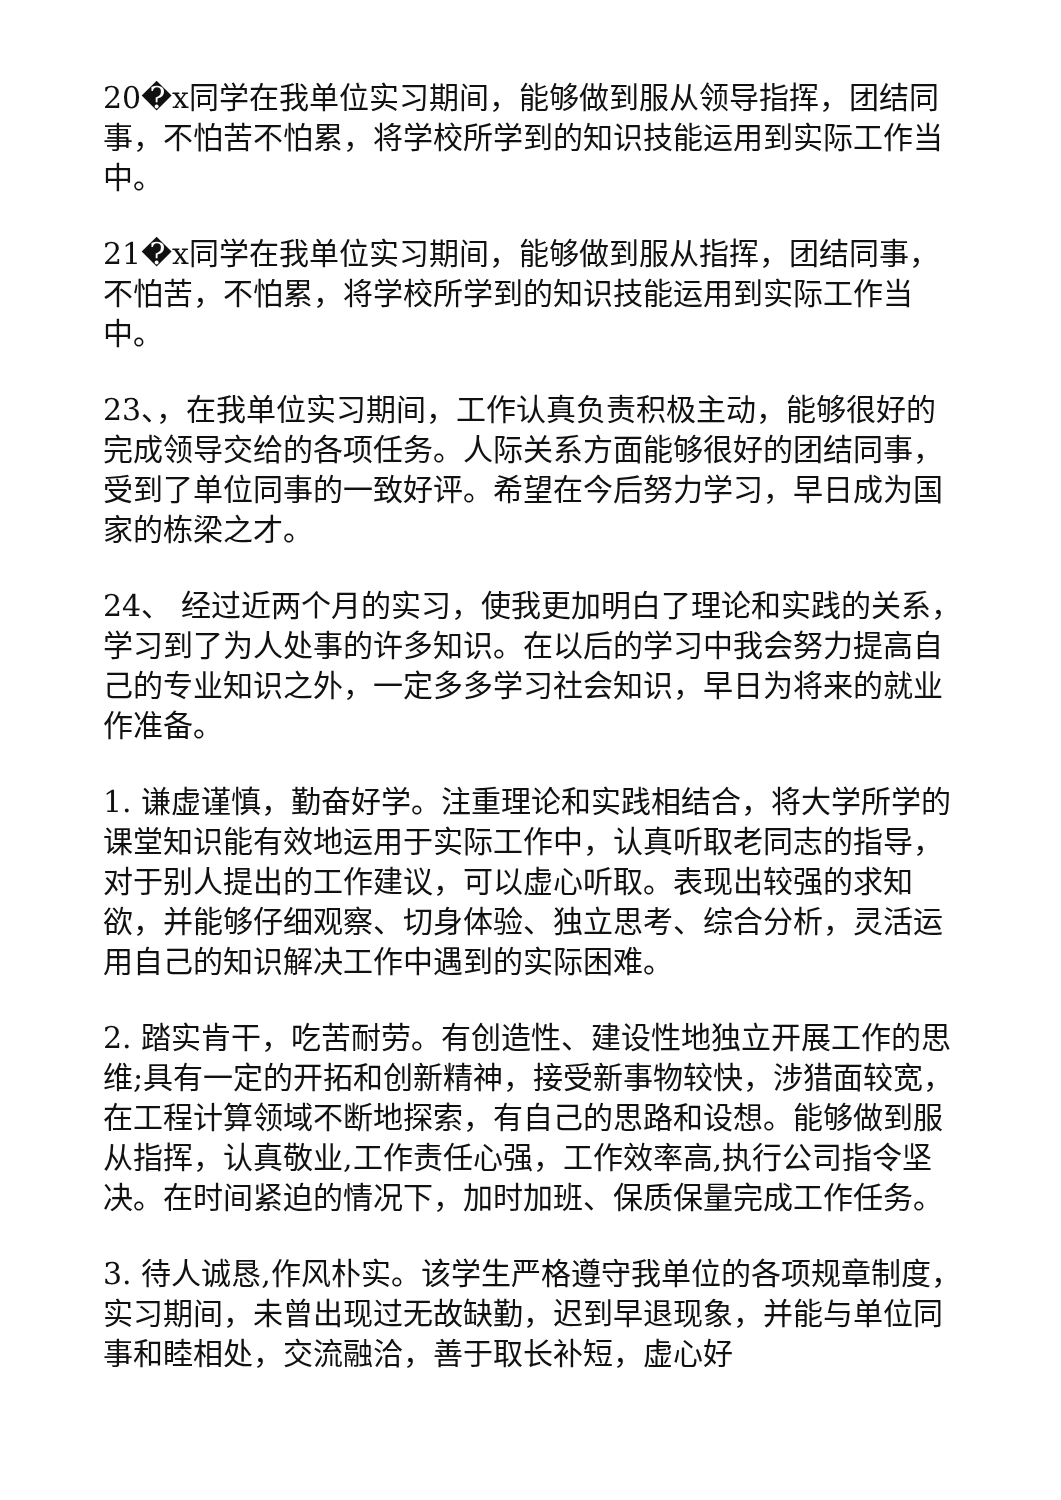20�x同学在我单位实习期间，能够做到服从领导指挥，团结同事，不怕苦不怕累，将学校所学到的知识技能运用到实际工作当中。
21�x同学在我单位实习期间，能够做到服从指挥，团结同事，不怕苦，不怕累，将学校所学到的知识技能运用到实际工作当中。
23、，在我单位实习期间，工作认真负责积极主动，能够很好的完成领导交给的各项任务。人际关系方面能够很好的团结同事，受到了单位同事的一致好评。希望在今后努力学习，早日成为国家的栋梁之才。
24、 经过近两个月的实习，使我更加明白了理论和实践的关系，学习到了为人处事的许多知识。在以后的学习中我会努力提高自己的专业知识之外，一定多多学习社会知识，早日为将来的就业作准备。
1. 谦虚谨慎，勤奋好学。注重理论和实践相结合，将大学所学的课堂知识能有效地运用于实际工作中，认真听取老同志的指导，对于别人提出的工作建议，可以虚心听取。表现出较强的求知欲，并能够仔细观察、切身体验、独立思考、综合分析，灵活运用自己的知识解决工作中遇到的实际困难。
2. 踏实肯干，吃苦耐劳。有创造性、建设性地独立开展工作的思维;具有一定的开拓和创新精神，接受新事物较快，涉猎面较宽，在工程计算领域不断地探索，有自己的思路和设想。能够做到服从指挥，认真敬业,工作责任心强，工作效率高,执行公司指令坚决。在时间紧迫的情况下，加时加班、保质保量完成工作任务。
3. 待人诚恳,作风朴实。该学生严格遵守我单位的各项规章制度，实习期间，未曾出现过无故缺勤，迟到早退现象，并能与单位同事和睦相处，交流融洽，善于取长补短，虚心好